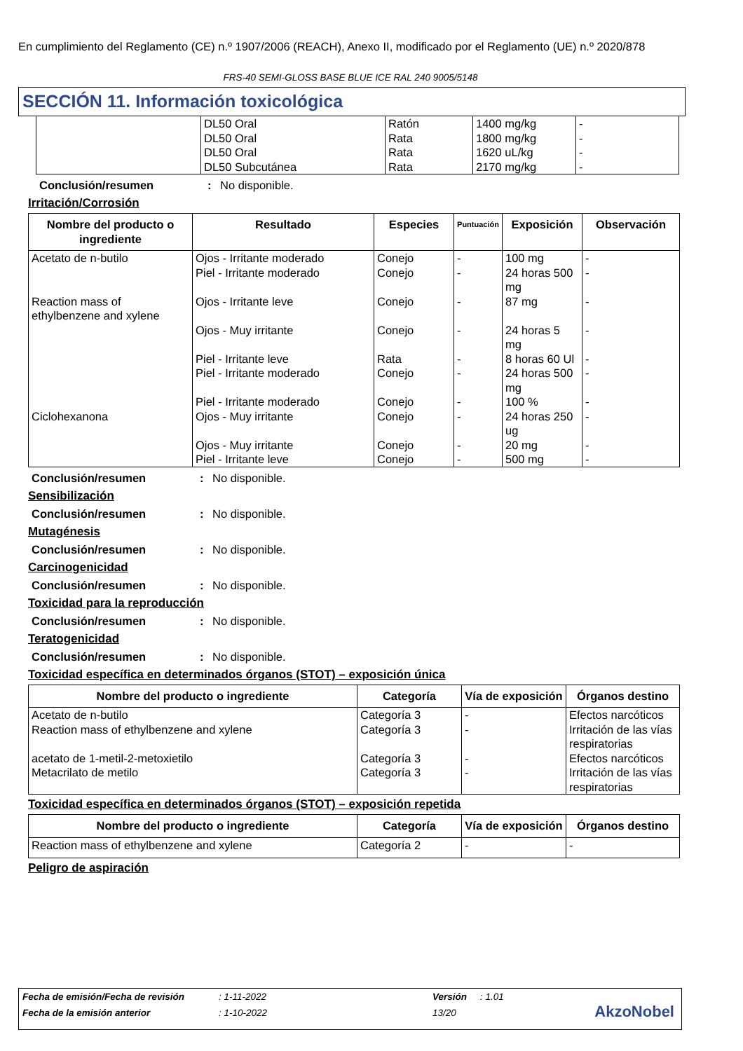En cumplimiento del Reglamento (CE) n.º 1907/2006 (REACH), Anexo II, modificado por el Reglamento (UE) n.º 2020/878
FRS-40 SEMI-GLOSS BASE BLUE ICE RAL 240 9005/5148
SECCIÓN 11. Información toxicológica
| | DL50 Oral DL50 Oral DL50 Oral DL50 Subcutánea | Ratón Rata Rata Rata | 1400 mg/kg 1800 mg/kg 1620 uL/kg 2170 mg/kg | - - - - |
Conclusión/resumen: No disponible.
Irritación/Corrosión
| Nombre del producto o ingrediente | Resultado | Especies | Puntuación | Exposición | Observación |
| --- | --- | --- | --- | --- | --- |
| Acetato de n-butilo Reaction mass of ethylbenzene and xylene Ciclohexanona | Ojos - Irritante moderado Piel - Irritante moderado Ojos - Irritante leve Ojos - Muy irritante Piel - Irritante leve Piel - Irritante moderado Piel - Irritante moderado Ojos - Muy irritante Ojos - Muy irritante Piel - Irritante leve | Conejo Conejo Conejo Conejo Rata Conejo Conejo Conejo Conejo Conejo | - - - - - - - - - - | 100 mg 24 horas 500 mg 87 mg 24 horas 5 mg 8 horas 60 Ul 24 horas 500 mg 100 % 24 horas 250 ug 20 mg 500 mg | - - - - - - - - - - |
Conclusión/resumen: No disponible.
Sensibilización
Conclusión/resumen: No disponible.
Mutagénesis
Conclusión/resumen: No disponible.
Carcinogenicidad
Conclusión/resumen: No disponible.
Toxicidad para la reproducción
Conclusión/resumen: No disponible.
Teratogenicidad
Conclusión/resumen: No disponible.
Toxicidad específica en determinados órganos (STOT) – exposición única
| Nombre del producto o ingrediente | Categoría | Vía de exposición | Órganos destino |
| --- | --- | --- | --- |
| Acetato de n-butilo Reaction mass of ethylbenzene and xylene acetato de 1-metil-2-metoxietilo Metacrilato de metilo | Categoría 3 Categoría 3 Categoría 3 Categoría 3 | - - - - | Efectos narcóticos Irritación de las vías respiratorias Efectos narcóticos Irritación de las vías respiratorias |
Toxicidad específica en determinados órganos (STOT) – exposición repetida
| Nombre del producto o ingrediente | Categoría | Vía de exposición | Órganos destino |
| --- | --- | --- | --- |
| Reaction mass of ethylbenzene and xylene | Categoría 2 | - | - |
Peligro de aspiración
Fecha de emisión/Fecha de revisión: 1-11-2022 Versión: 1.01
Fecha de la emisión anterior: 1-10-2022 13/20
AkzoNobel